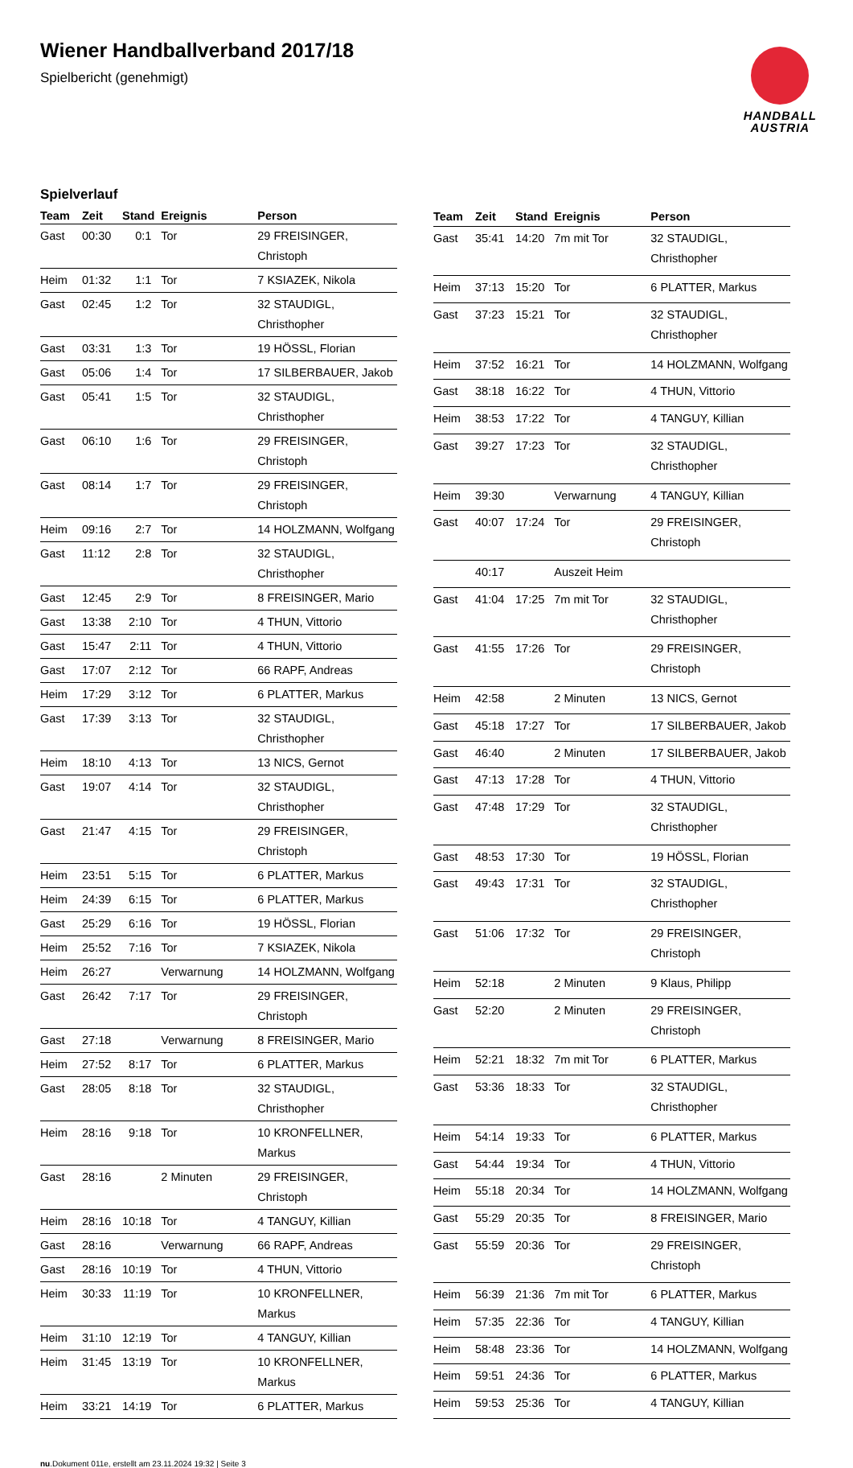Wiener Handballverband 2017/18
Spielbericht (genehmigt)
HANDBALL
AUSTRIA
Spielverlauf
| Team | Zeit | Stand | Ereignis | Person |
| --- | --- | --- | --- | --- |
| Gast | 00:30 | 0:1 | Tor | 29 FREISINGER, Christoph |
| Heim | 01:32 | 1:1 | Tor | 7 KSIAZEK, Nikola |
| Gast | 02:45 | 1:2 | Tor | 32 STAUDIGL, Christhopher |
| Gast | 03:31 | 1:3 | Tor | 19 HÖSSL, Florian |
| Gast | 05:06 | 1:4 | Tor | 17 SILBERBAUER, Jakob |
| Gast | 05:41 | 1:5 | Tor | 32 STAUDIGL, Christhopher |
| Gast | 06:10 | 1:6 | Tor | 29 FREISINGER, Christoph |
| Gast | 08:14 | 1:7 | Tor | 29 FREISINGER, Christoph |
| Heim | 09:16 | 2:7 | Tor | 14 HOLZMANN, Wolfgang |
| Gast | 11:12 | 2:8 | Tor | 32 STAUDIGL, Christhopher |
| Gast | 12:45 | 2:9 | Tor | 8 FREISINGER, Mario |
| Gast | 13:38 | 2:10 | Tor | 4 THUN, Vittorio |
| Gast | 15:47 | 2:11 | Tor | 4 THUN, Vittorio |
| Gast | 17:07 | 2:12 | Tor | 66 RAPF, Andreas |
| Heim | 17:29 | 3:12 | Tor | 6 PLATTER, Markus |
| Gast | 17:39 | 3:13 | Tor | 32 STAUDIGL, Christhopher |
| Heim | 18:10 | 4:13 | Tor | 13 NICS, Gernot |
| Gast | 19:07 | 4:14 | Tor | 32 STAUDIGL, Christhopher |
| Gast | 21:47 | 4:15 | Tor | 29 FREISINGER, Christoph |
| Heim | 23:51 | 5:15 | Tor | 6 PLATTER, Markus |
| Heim | 24:39 | 6:15 | Tor | 6 PLATTER, Markus |
| Gast | 25:29 | 6:16 | Tor | 19 HÖSSL, Florian |
| Heim | 25:52 | 7:16 | Tor | 7 KSIAZEK, Nikola |
| Heim | 26:27 | | Verwarnung | 14 HOLZMANN, Wolfgang |
| Gast | 26:42 | 7:17 | Tor | 29 FREISINGER, Christoph |
| Gast | 27:18 | | Verwarnung | 8 FREISINGER, Mario |
| Heim | 27:52 | 8:17 | Tor | 6 PLATTER, Markus |
| Gast | 28:05 | 8:18 | Tor | 32 STAUDIGL, Christhopher |
| Heim | 28:16 | 9:18 | Tor | 10 KRONFELLNER, Markus |
| Gast | 28:16 | | 2 Minuten | 29 FREISINGER, Christoph |
| Heim | 28:16 | 10:18 | Tor | 4 TANGUY, Killian |
| Gast | 28:16 | | Verwarnung | 66 RAPF, Andreas |
| Gast | 28:16 | 10:19 | Tor | 4 THUN, Vittorio |
| Heim | 30:33 | 11:19 | Tor | 10 KRONFELLNER, Markus |
| Heim | 31:10 | 12:19 | Tor | 4 TANGUY, Killian |
| Heim | 31:45 | 13:19 | Tor | 10 KRONFELLNER, Markus |
| Heim | 33:21 | 14:19 | Tor | 6 PLATTER, Markus |
| Team | Zeit | Stand | Ereignis | Person |
| --- | --- | --- | --- | --- |
| Gast | 35:41 | 14:20 | 7m mit Tor | 32 STAUDIGL, Christhopher |
| Heim | 37:13 | 15:20 | Tor | 6 PLATTER, Markus |
| Gast | 37:23 | 15:21 | Tor | 32 STAUDIGL, Christhopher |
| Heim | 37:52 | 16:21 | Tor | 14 HOLZMANN, Wolfgang |
| Gast | 38:18 | 16:22 | Tor | 4 THUN, Vittorio |
| Heim | 38:53 | 17:22 | Tor | 4 TANGUY, Killian |
| Gast | 39:27 | 17:23 | Tor | 32 STAUDIGL, Christhopher |
| Heim | 39:30 | | Verwarnung | 4 TANGUY, Killian |
| Gast | 40:07 | 17:24 | Tor | 29 FREISINGER, Christoph |
| | 40:17 | | Auszeit Heim | |
| Gast | 41:04 | 17:25 | 7m mit Tor | 32 STAUDIGL, Christhopher |
| Gast | 41:55 | 17:26 | Tor | 29 FREISINGER, Christoph |
| Heim | 42:58 | | 2 Minuten | 13 NICS, Gernot |
| Gast | 45:18 | 17:27 | Tor | 17 SILBERBAUER, Jakob |
| Gast | 46:40 | | 2 Minuten | 17 SILBERBAUER, Jakob |
| Gast | 47:13 | 17:28 | Tor | 4 THUN, Vittorio |
| Gast | 47:48 | 17:29 | Tor | 32 STAUDIGL, Christhopher |
| Gast | 48:53 | 17:30 | Tor | 19 HÖSSL, Florian |
| Gast | 49:43 | 17:31 | Tor | 32 STAUDIGL, Christhopher |
| Gast | 51:06 | 17:32 | Tor | 29 FREISINGER, Christoph |
| Heim | 52:18 | | 2 Minuten | 9 Klaus, Philipp |
| Gast | 52:20 | | 2 Minuten | 29 FREISINGER, Christoph |
| Heim | 52:21 | 18:32 | 7m mit Tor | 6 PLATTER, Markus |
| Gast | 53:36 | 18:33 | Tor | 32 STAUDIGL, Christhopher |
| Heim | 54:14 | 19:33 | Tor | 6 PLATTER, Markus |
| Gast | 54:44 | 19:34 | Tor | 4 THUN, Vittorio |
| Heim | 55:18 | 20:34 | Tor | 14 HOLZMANN, Wolfgang |
| Gast | 55:29 | 20:35 | Tor | 8 FREISINGER, Mario |
| Gast | 55:59 | 20:36 | Tor | 29 FREISINGER, Christoph |
| Heim | 56:39 | 21:36 | 7m mit Tor | 6 PLATTER, Markus |
| Heim | 57:35 | 22:36 | Tor | 4 TANGUY, Killian |
| Heim | 58:48 | 23:36 | Tor | 14 HOLZMANN, Wolfgang |
| Heim | 59:51 | 24:36 | Tor | 6 PLATTER, Markus |
| Heim | 59:53 | 25:36 | Tor | 4 TANGUY, Killian |
nu.Dokument 011e, erstellt am 23.11.2024 19:32 | Seite 3